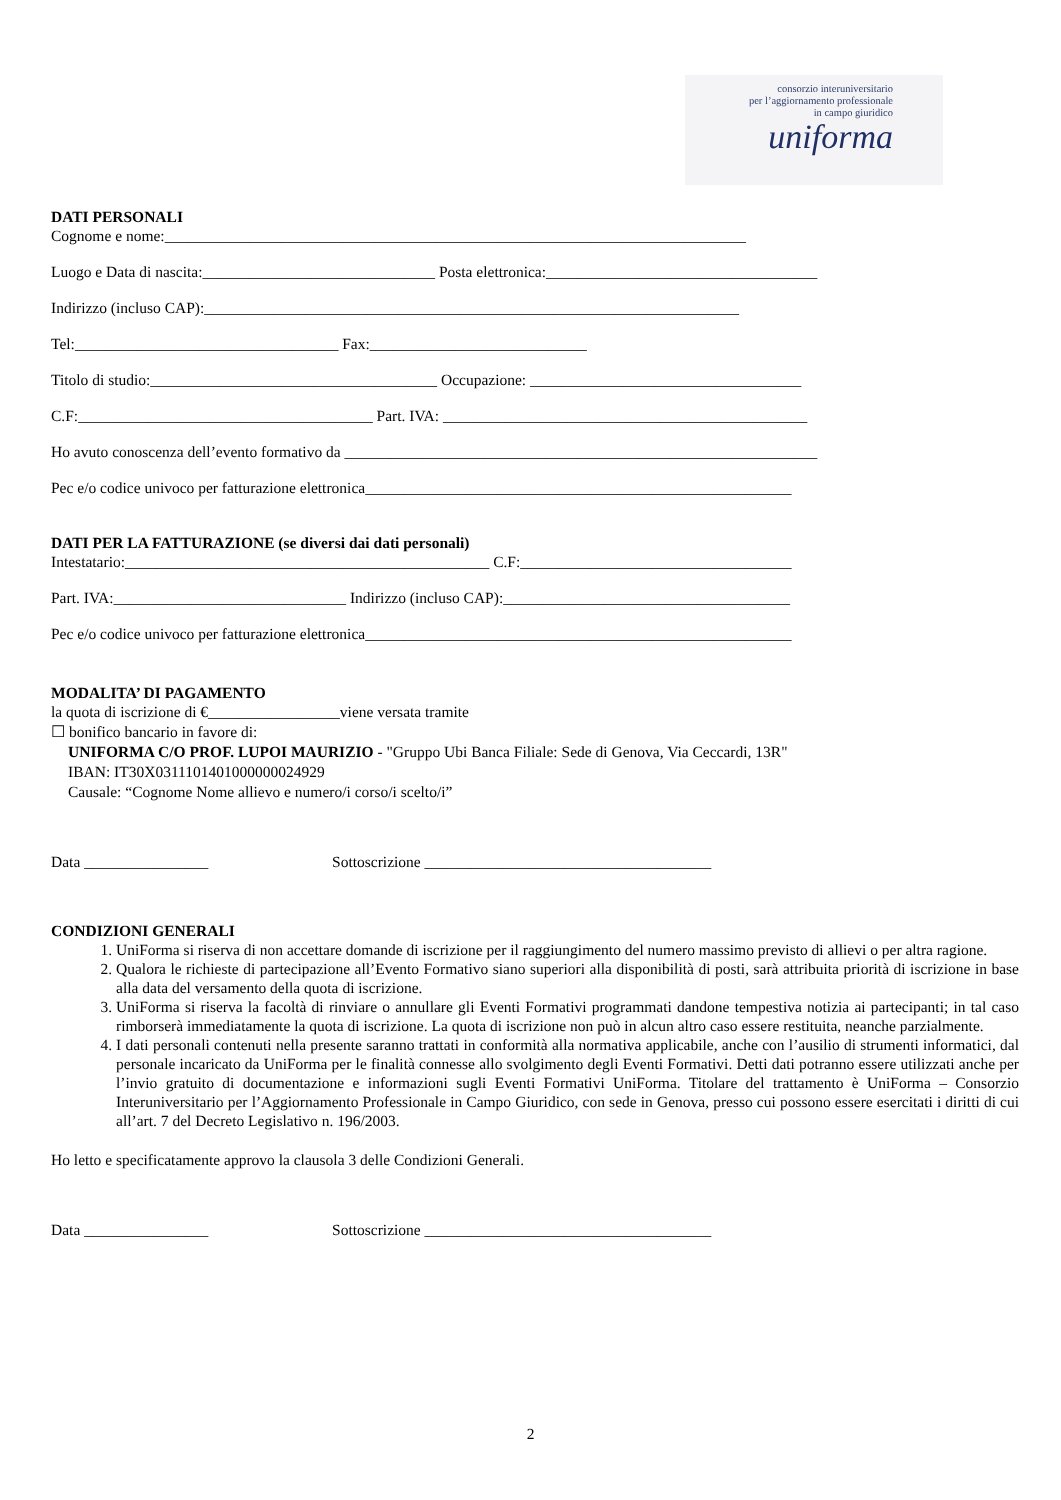consorzio interuniversitario
per l’aggiornamento professionale
in campo giuridico
uniforma
DATI PERSONALI
Cognome e nome:___________________________________________________________________________
Luogo e Data di nascita:______________________________ Posta elettronica:___________________________________
Indirizzo (incluso CAP):_____________________________________________________________________
Tel:__________________________________ Fax:____________________________
Titolo di studio:_____________________________________ Occupazione: ___________________________________
C.F:______________________________________ Part. IVA: _______________________________________________
Ho avuto conoscenza dell’evento formativo da _____________________________________________________________
Pec e/o codice univoco per fatturazione elettronica_______________________________________________________
DATI PER LA FATTURAZIONE (se diversi dai dati personali)
Intestatario:_______________________________________________ C.F:___________________________________
Part. IVA:______________________________ Indirizzo (incluso CAP):_____________________________________
Pec e/o codice univoco per fatturazione elettronica_______________________________________________________
MODALITA’ DI PAGAMENTO
la quota di iscrizione di €_________________viene versata tramite
☐ bonifico bancario in favore di:
UNIFORMA C/O PROF. LUPOI MAURIZIO - "Gruppo Ubi Banca Filiale: Sede di Genova, Via Ceccardi, 13R"
IBAN: IT30X0311101401000000024929
Causale: “Cognome Nome allievo e numero/i corso/i scelto/i”
Data ________________ Sottoscrizione _____________________________________
CONDIZIONI GENERALI
1. UniForma si riserva di non accettare domande di iscrizione per il raggiungimento del numero massimo previsto di allievi o per altra ragione.
2. Qualora le richieste di partecipazione all’Evento Formativo siano superiori alla disponibilità di posti, sarà attribuita priorità di iscrizione in base alla data del versamento della quota di iscrizione.
3. UniForma si riserva la facoltà di rinviare o annullare gli Eventi Formativi programmati dandone tempestiva notizia ai partecipanti; in tal caso rimborserà immediatamente la quota di iscrizione. La quota di iscrizione non può in alcun altro caso essere restituita, neanche parzialmente.
4. I dati personali contenuti nella presente saranno trattati in conformità alla normativa applicabile, anche con l’ausilio di strumenti informatici, dal personale incaricato da UniForma per le finalità connesse allo svolgimento degli Eventi Formativi. Detti dati potranno essere utilizzati anche per l’invio gratuito di documentazione e informazioni sugli Eventi Formativi UniForma. Titolare del trattamento è UniForma – Consorzio Interuniversitario per l’Aggiornamento Professionale in Campo Giuridico, con sede in Genova, presso cui possono essere esercitati i diritti di cui all’art. 7 del Decreto Legislativo n. 196/2003.
Ho letto e specificatamente approvo la clausola 3 delle Condizioni Generali.
Data ________________ Sottoscrizione _____________________________________
2